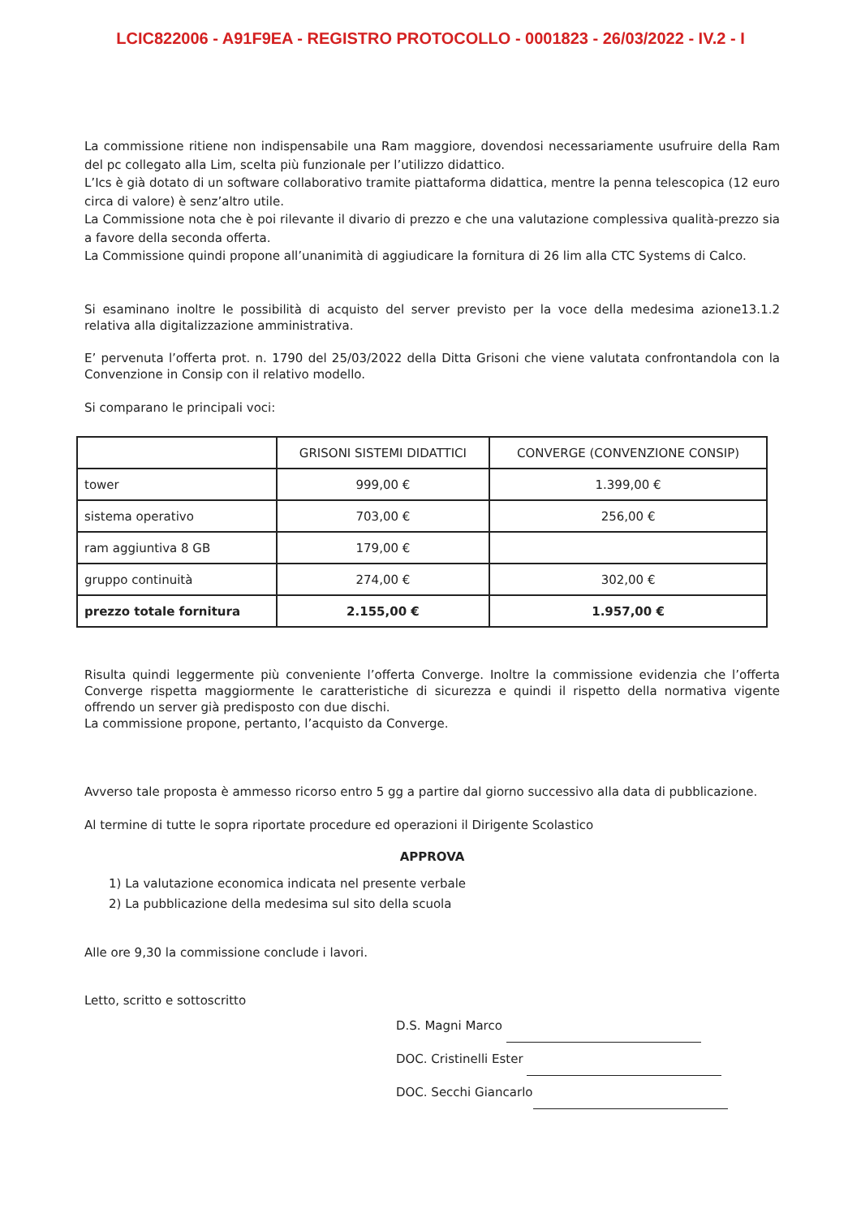LCIC822006 - A91F9EA - REGISTRO PROTOCOLLO - 0001823 - 26/03/2022 - IV.2 - I
La commissione ritiene non indispensabile una Ram maggiore, dovendosi necessariamente usufruire della Ram del pc collegato alla Lim, scelta più funzionale per l’utilizzo didattico.
L’Ics è già dotato di un software collaborativo tramite piattaforma didattica, mentre la penna telescopica (12 euro circa di valore) è senz’altro utile.
La Commissione nota che è poi rilevante il divario di prezzo e che una valutazione complessiva qualità-prezzo sia a favore della seconda offerta.
La Commissione quindi propone all’unanimità di aggiudicare la fornitura di 26 lim alla CTC Systems di Calco.
Si esaminano inoltre le possibilità di acquisto del server previsto per la voce della medesima azione13.1.2 relativa alla digitalizzazione amministrativa.
E’ pervenuta l’offerta prot. n. 1790 del 25/03/2022 della Ditta Grisoni che viene valutata confrontandola con la Convenzione in Consip con il relativo modello.
Si comparano le principali voci:
| | GRISONI SISTEMI DIDATTICI | CONVERGE (CONVENZIONE CONSIP) |
| tower | 999,00 € | 1.399,00 € |
| sistema operativo | 703,00 € | 256,00 € |
| ram aggiuntiva 8 GB | 179,00 € | |
| gruppo continuità | 274,00 € | 302,00 € |
| prezzo totale fornitura | 2.155,00 € | 1.957,00 € |
Risulta quindi leggermente più conveniente l’offerta Converge. Inoltre la commissione evidenzia che l’offerta Converge rispetta maggiormente le caratteristiche di sicurezza e quindi il rispetto della normativa vigente offrendo un server già predisposto con due dischi.
La commissione propone, pertanto, l’acquisto da Converge.
Avverso tale proposta è ammesso ricorso entro 5 gg a partire dal giorno successivo alla data di pubblicazione.
Al termine di tutte le sopra riportate procedure ed operazioni il Dirigente Scolastico
APPROVA
1) La valutazione economica indicata nel presente verbale
2) La pubblicazione della medesima sul sito della scuola
Alle ore 9,30 la commissione conclude i lavori.
Letto, scritto e sottoscritto
D.S. Magni Marco
DOC. Cristinelli Ester
DOC. Secchi Giancarlo